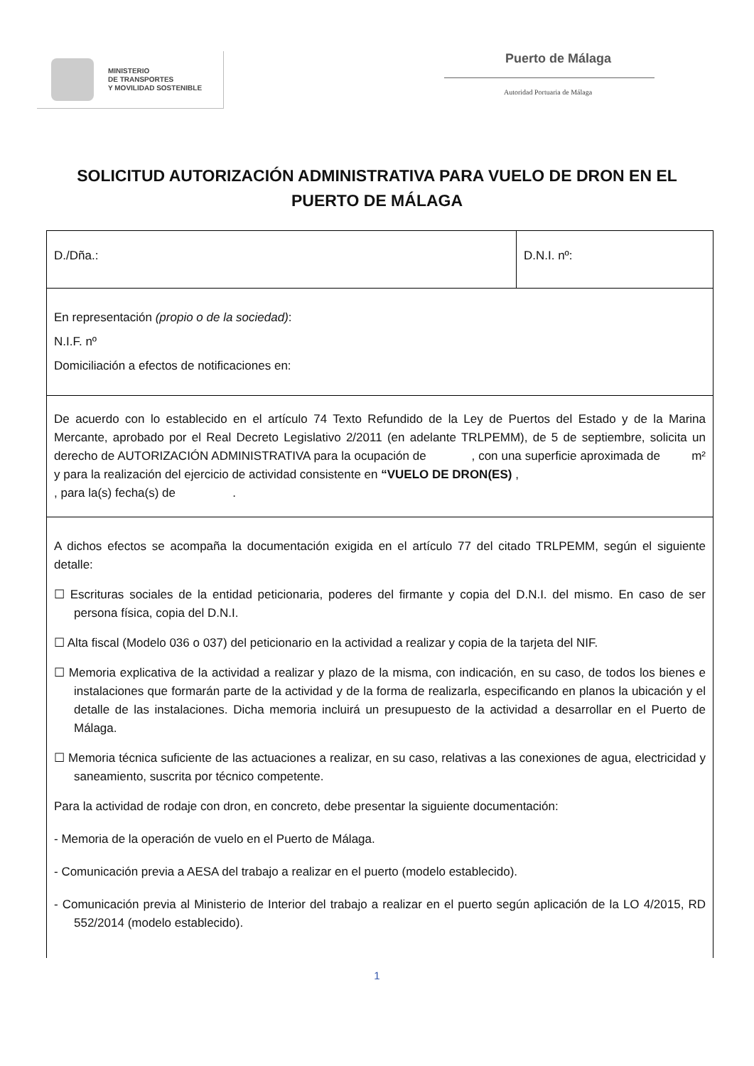MINISTERIO
DE TRANSPORTES
Y MOVILIDAD SOSTENIBLE
Puerto de Málaga
Autoridad Portuaria de Málaga
SOLICITUD AUTORIZACIÓN ADMINISTRATIVA PARA VUELO DE DRON EN EL PUERTO DE MÁLAGA
| D./Dña.: | D.N.I. nº: |
| En representación (propio o de la sociedad) : N.I.F. nº Domiciliación a efectos de notificaciones en: | |
| De acuerdo con lo establecido en el artículo 74 Texto Refundido de la Ley de Puertos del Estado y de la Marina Mercante, aprobado por el Real Decreto Legislativo 2/2011 (en adelante TRLPEMM), de 5 de septiembre, solicita un derecho de AUTORIZACIÓN ADMINISTRATIVA para la ocupación de , con una superficie aproximada de m² y para la realización del ejercicio de actividad consistente en “VUELO DE DRON(ES) , , para la(s) fecha(s) de . | |
| A dichos efectos se acompaña la documentación exigida en el artículo 77 del citado TRLPEMM, según el siguiente detalle: ☐ Escrituras sociales de la entidad peticionaria, poderes del firmante y copia del D.N.I. del mismo. En caso de ser persona física, copia del D.N.I. ☐ Alta fiscal (Modelo 036 o 037) del peticionario en la actividad a realizar y copia de la tarjeta del NIF. ☐ Memoria explicativa de la actividad a realizar y plazo de la misma, con indicación, en su caso, de todos los bienes e instalaciones que formarán parte de la actividad y de la forma de realizarla, especificando en planos la ubicación y el detalle de las instalaciones. Dicha memoria incluirá un presupuesto de la actividad a desarrollar en el Puerto de Málaga. ☐ Memoria técnica suficiente de las actuaciones a realizar, en su caso, relativas a las conexiones de agua, electricidad y saneamiento, suscrita por técnico competente. Para la actividad de rodaje con dron, en concreto, debe presentar la siguiente documentación: - Memoria de la operación de vuelo en el Puerto de Málaga. - Comunicación previa a AESA del trabajo a realizar en el puerto (modelo establecido). - Comunicación previa al Ministerio de Interior del trabajo a realizar en el puerto según aplicación de la LO 4/2015, RD 552/2014 (modelo establecido). | |
1